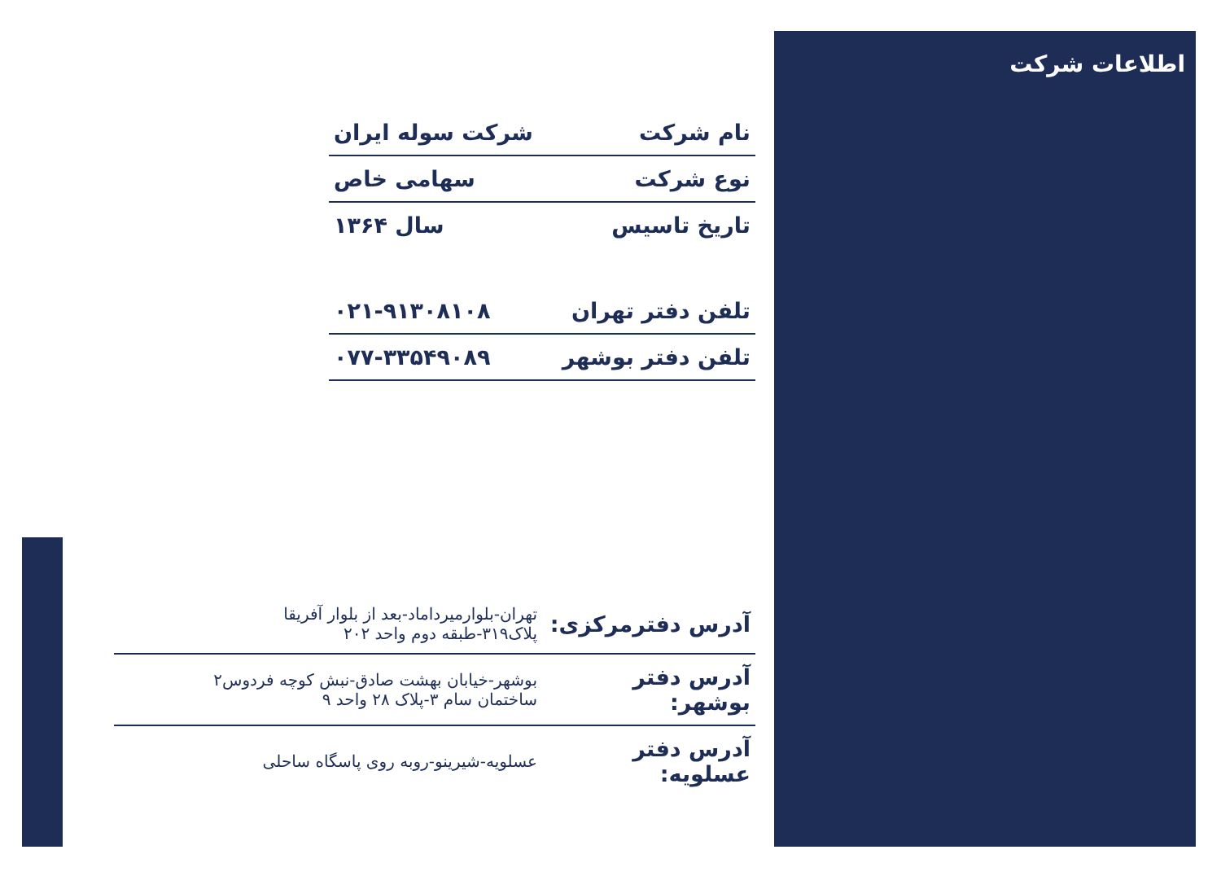اطلاعات شرکت
| نام شرکت | شرکت سوله ایران |
| نوع شرکت | سهامی خاص |
| تاریخ تاسیس | سال ۱۳۶۴ |
| تلفن دفتر تهران | ۰۲۱-۹۱۳۰۸۱۰۸ |
| تلفن دفتر بوشهر | ۰۷۷-۳۳۵۴۹۰۸۹ |
| آدرس دفترمرکزی: | تهران-بلوارمیرداماد-بعد از بلوار آفریقا پلاک۳۱۹-طبقه دوم واحد ۲۰۲ |
| آدرس دفتر بوشهر: | بوشهر-خیابان بهشت صادق-نبش کوچه فردوس۲ ساختمان سام ۳-پلاک ۲۸ واحد ۹ |
| آدرس دفتر عسلویه: | عسلویه-شیرینو-روبه روی پاسگاه ساحلی |